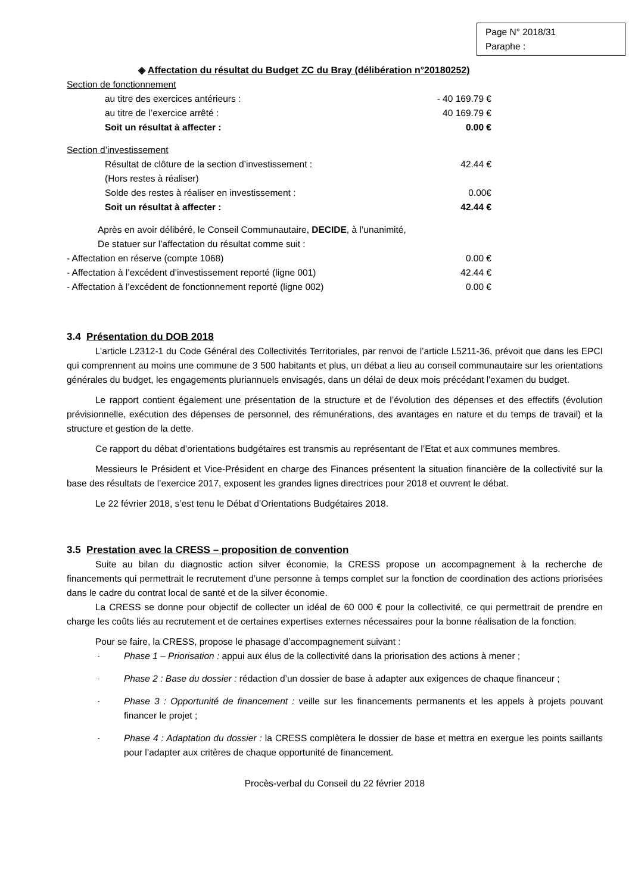Page N° 2018/31
Paraphe :
◈ Affectation du résultat du Budget ZC du Bray (délibération n°20180252)
| Section de fonctionnement | |
| au titre des exercices antérieurs : | - 40 169.79 € |
| au titre de l’exercice arrêté : | 40 169.79 € |
| Soit un résultat à affecter : | 0.00 € |
| Section d’investissement | |
| Résultat de clôture de la section d’investissement : (Hors restes à réaliser) | 42.44 € |
| Solde des restes à réaliser en investissement : | 0.00€ |
| Soit un résultat à affecter : | 42.44 € |
| Après en avoir délibéré, le Conseil Communautaire, DECIDE , à l’unanimité, De statuer sur l’affectation du résultat comme suit : | |
| - Affectation en réserve (compte 1068) | 0.00 € |
| - Affectation à l’excédent d’investissement reporté (ligne 001) | 42.44 € |
| - Affectation à l’excédent de fonctionnement reporté (ligne 002) | 0.00 € |
3.4 Présentation du DOB 2018
L’article L2312-1 du Code Général des Collectivités Territoriales, par renvoi de l’article L5211-36, prévoit que dans les EPCI qui comprennent au moins une commune de 3 500 habitants et plus, un débat a lieu au conseil communautaire sur les orientations générales du budget, les engagements pluriannuels envisagés, dans un délai de deux mois précédant l'examen du budget.
Le rapport contient également une présentation de la structure et de l’évolution des dépenses et des effectifs (évolution prévisionnelle, exécution des dépenses de personnel, des rémunérations, des avantages en nature et du temps de travail) et la structure et gestion de la dette.
Ce rapport du débat d’orientations budgétaires est transmis au représentant de l’Etat et aux communes membres.
Messieurs le Président et Vice-Président en charge des Finances présentent la situation financière de la collectivité sur la base des résultats de l’exercice 2017, exposent les grandes lignes directrices pour 2018 et ouvrent le débat.
Le 22 février 2018, s’est tenu le Débat d’Orientations Budgétaires 2018.
3.5 Prestation avec la CRESS – proposition de convention
Suite au bilan du diagnostic action silver économie, la CRESS propose un accompagnement à la recherche de financements qui permettrait le recrutement d’une personne à temps complet sur la fonction de coordination des actions priorisées dans le cadre du contrat local de santé et de la silver économie.
La CRESS se donne pour objectif de collecter un idéal de 60 000 € pour la collectivité, ce qui permettrait de prendre en charge les coûts liés au recrutement et de certaines expertises externes nécessaires pour la bonne réalisation de la fonction.
Pour se faire, la CRESS, propose le phasage d’accompagnement suivant :
- Phase 1 – Priorisation : appui aux élus de la collectivité dans la priorisation des actions à mener ;
- Phase 2 : Base du dossier : rédaction d’un dossier de base à adapter aux exigences de chaque financeur ;
- Phase 3 : Opportunité de financement : veille sur les financements permanents et les appels à projets pouvant financer le projet ;
- Phase 4 : Adaptation du dossier : la CRESS complètera le dossier de base et mettra en exergue les points saillants pour l’adapter aux critères de chaque opportunité de financement.
Procès-verbal du Conseil du 22 février 2018